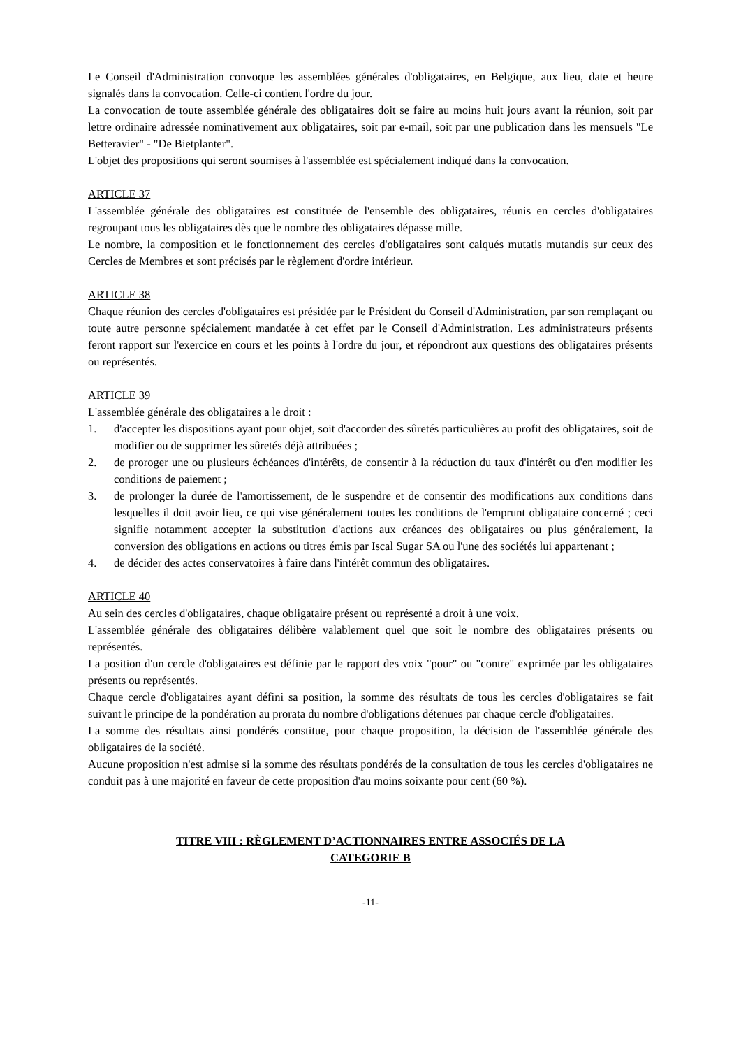Le Conseil d'Administration convoque les assemblées générales d'obligataires, en Belgique, aux lieu, date et heure signalés dans la convocation. Celle-ci contient l'ordre du jour.
La convocation de toute assemblée générale des obligataires doit se faire au moins huit jours avant la réunion, soit par lettre ordinaire adressée nominativement aux obligataires, soit par e-mail, soit par une publication dans les mensuels "Le Betteravier" - "De Bietplanter".
L'objet des propositions qui seront soumises à l'assemblée est spécialement indiqué dans la convocation.
ARTICLE 37
L'assemblée générale des obligataires est constituée de l'ensemble des obligataires, réunis en cercles d'obligataires regroupant tous les obligataires dès que le nombre des obligataires dépasse mille.
Le nombre, la composition et le fonctionnement des cercles d'obligataires sont calqués mutatis mutandis sur ceux des Cercles de Membres et sont précisés par le règlement d'ordre intérieur.
ARTICLE 38
Chaque réunion des cercles d'obligataires est présidée par le Président du Conseil d'Administration, par son remplaçant ou toute autre personne spécialement mandatée à cet effet par le Conseil d'Administration. Les administrateurs présents feront rapport sur l'exercice en cours et les points à l'ordre du jour, et répondront aux questions des obligataires présents ou représentés.
ARTICLE 39
L'assemblée générale des obligataires a le droit :
1. d'accepter les dispositions ayant pour objet, soit d'accorder des sûretés particulières au profit des obligataires, soit de modifier ou de supprimer les sûretés déjà attribuées ;
2. de proroger une ou plusieurs échéances d'intérêts, de consentir à la réduction du taux d'intérêt ou d'en modifier les conditions de paiement ;
3. de prolonger la durée de l'amortissement, de le suspendre et de consentir des modifications aux conditions dans lesquelles il doit avoir lieu, ce qui vise généralement toutes les conditions de l'emprunt obligataire concerné ; ceci signifie notamment accepter la substitution d'actions aux créances des obligataires ou plus généralement, la conversion des obligations en actions ou titres émis par Iscal Sugar SA ou l'une des sociétés lui appartenant ;
4. de décider des actes conservatoires à faire dans l'intérêt commun des obligataires.
ARTICLE 40
Au sein des cercles d'obligataires, chaque obligataire présent ou représenté a droit à une voix.
L'assemblée générale des obligataires délibère valablement quel que soit le nombre des obligataires présents ou représentés.
La position d'un cercle d'obligataires est définie par le rapport des voix "pour" ou "contre" exprimée par les obligataires présents ou représentés.
Chaque cercle d'obligataires ayant défini sa position, la somme des résultats de tous les cercles d'obligataires se fait suivant le principe de la pondération au prorata du nombre d'obligations détenues par chaque cercle d'obligataires.
La somme des résultats ainsi pondérés constitue, pour chaque proposition, la décision de l'assemblée générale des obligataires de la société.
Aucune proposition n'est admise si la somme des résultats pondérés de la consultation de tous les cercles d'obligataires ne conduit pas à une majorité en faveur de cette proposition d'au moins soixante pour cent (60 %).
TITRE VIII : RÈGLEMENT D’ACTIONNAIRES ENTRE ASSOCIÉS DE LA
CATEGORIE B
-11-